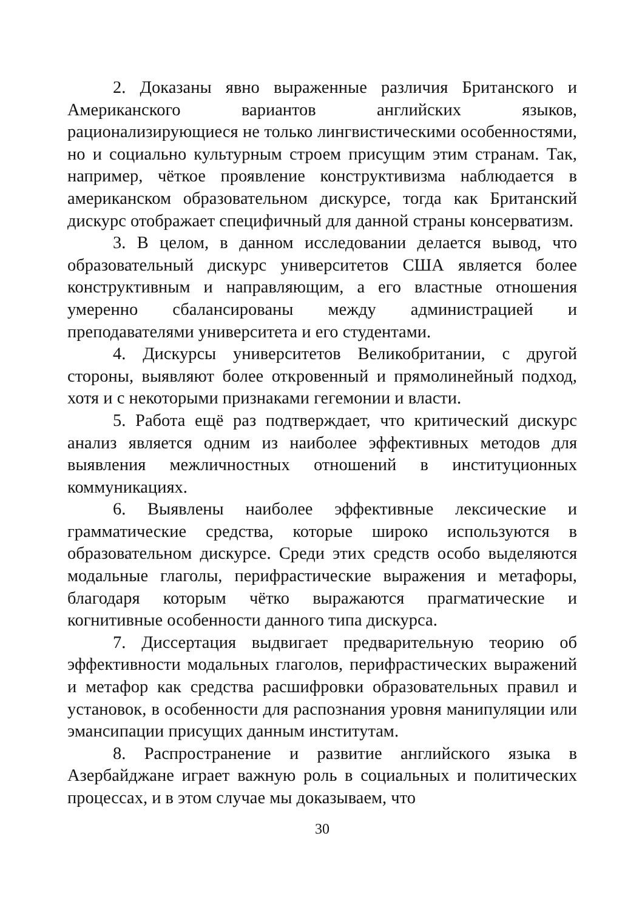2. Доказаны явно выраженные различия Британского и Американского вариантов английских языков, рационализирующиеся не только лингвистическими особенностями, но и социально культурным строем присущим этим странам. Так, например, чёткое проявление конструктивизма наблюдается в американском образовательном дискурсе, тогда как Британский дискурс отображает специфичный для данной страны консерватизм.
3. В целом, в данном исследовании делается вывод, что образовательный дискурс университетов США является более конструктивным и направляющим, а его властные отношения умеренно сбалансированы между администрацией и преподавателями университета и его студентами.
4. Дискурсы университетов Великобритании, с другой стороны, выявляют более откровенный и прямолинейный подход, хотя и с некоторыми признаками гегемонии и власти.
5. Работа ещё раз подтверждает, что критический дискурс анализ является одним из наиболее эффективных методов для выявления межличностных отношений в институционных коммуникациях.
6. Выявлены наиболее эффективные лексические и грамматические средства, которые широко используются в образовательном дискурсе. Среди этих средств особо выделяются модальные глаголы, перифрастические выражения и метафоры, благодаря которым чётко выражаются прагматические и когнитивные особенности данного типа дискурса.
7. Диссертация выдвигает предварительную теорию об эффективности модальных глаголов, перифрастических выражений и метафор как средства расшифровки образовательных правил и установок, в особенности для распознания уровня манипуляции или эмансипации присущих данным институтам.
8. Распространение и развитие английского языка в Азербайджане играет важную роль в социальных и политических процессах, и в этом случае мы доказываем, что
30